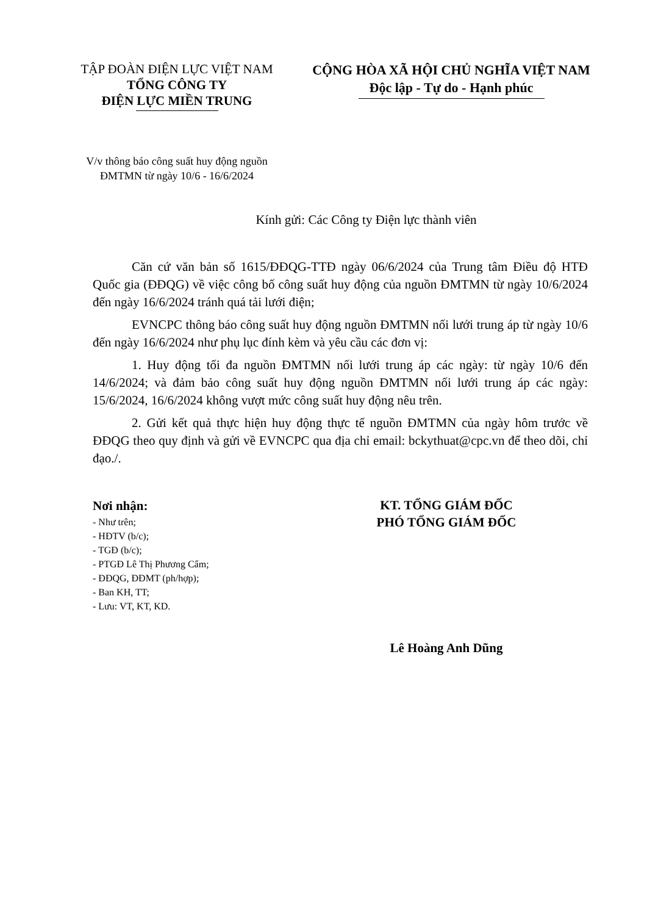TẬP ĐOÀN ĐIỆN LỰC VIỆT NAM
TỔNG CÔNG TY
ĐIỆN LỰC MIỀN TRUNG
CỘNG HÒA XÃ HỘI CHỦ NGHĨA VIỆT NAM
Độc lập - Tự do - Hạnh phúc
V/v thông báo công suất huy động nguồn
ĐMTMN từ ngày 10/6 - 16/6/2024
Kính gửi: Các Công ty Điện lực thành viên
Căn cứ văn bản số 1615/ĐĐQG-TTĐ ngày 06/6/2024 của Trung tâm Điều độ HTĐ Quốc gia (ĐĐQG) về việc công bố công suất huy động của nguồn ĐMTMN từ ngày 10/6/2024 đến ngày 16/6/2024 tránh quá tải lưới điện;
EVNCPC thông báo công suất huy động nguồn ĐMTMN nối lưới trung áp từ ngày 10/6 đến ngày 16/6/2024 như phụ lục đính kèm và yêu cầu các đơn vị:
1. Huy động tối đa nguồn ĐMTMN nối lưới trung áp các ngày: từ ngày 10/6 đến 14/6/2024; và đảm bảo công suất huy động nguồn ĐMTMN nối lưới trung áp các ngày: 15/6/2024, 16/6/2024 không vượt mức công suất huy động nêu trên.
2. Gửi kết quả thực hiện huy động thực tế nguồn ĐMTMN của ngày hôm trước về ĐĐQG theo quy định và gửi về EVNCPC qua địa chỉ email: bckythuat@cpc.vn để theo dõi, chỉ đạo./.
Nơi nhận:
- Như trên;
- HĐTV (b/c);
- TGĐ (b/c);
- PTGĐ Lê Thị Phương Cẩm;
- ĐĐQG, ĐĐMT (ph/hợp);
- Ban KH, TT;
- Lưu: VT, KT, KD.
KT. TỔNG GIÁM ĐỐC
PHÓ TỔNG GIÁM ĐỐC
Lê Hoàng Anh Dũng